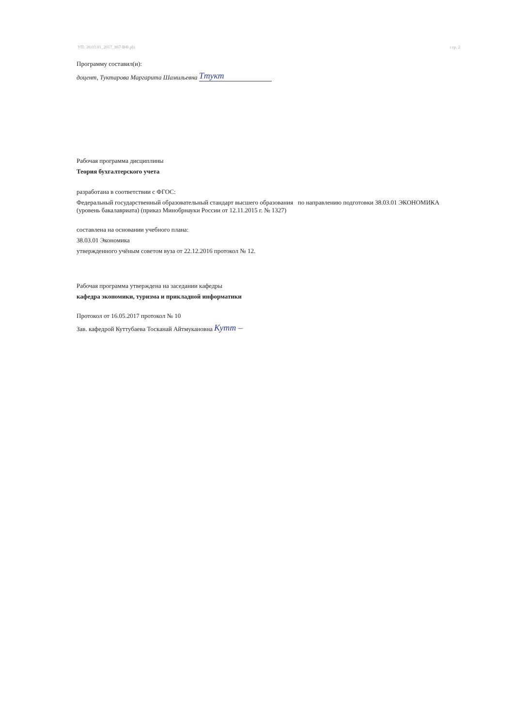УП: 38.03.01_2017_867-ВФ.plx стр. 2
Программу составил(и):
доцент, Туктарова Маргарита Шамильевна Ттукт
Рабочая программа дисциплины
Теория бухгалтерского учета
разработана в соответствии с ФГОС:
Федеральный государственный образовательный стандарт высшего образования по направлению подготовки 38.03.01 ЭКОНОМИКА (уровень бакалавриата) (приказ Минобрнауки России от 12.11.2015 г. № 1327)
составлена на основании учебного плана:
38.03.01 Экономика
утвержденного учёным советом вуза от 22.12.2016 протокол № 12.
Рабочая программа утверждена на заседании кафедры
кафедра экономики, туризма и прикладной информатики
Протокол от 16.05.2017 протокол № 10
Зав. кафедрой Куттубаева Тосканай Айтмукановна Кутт –